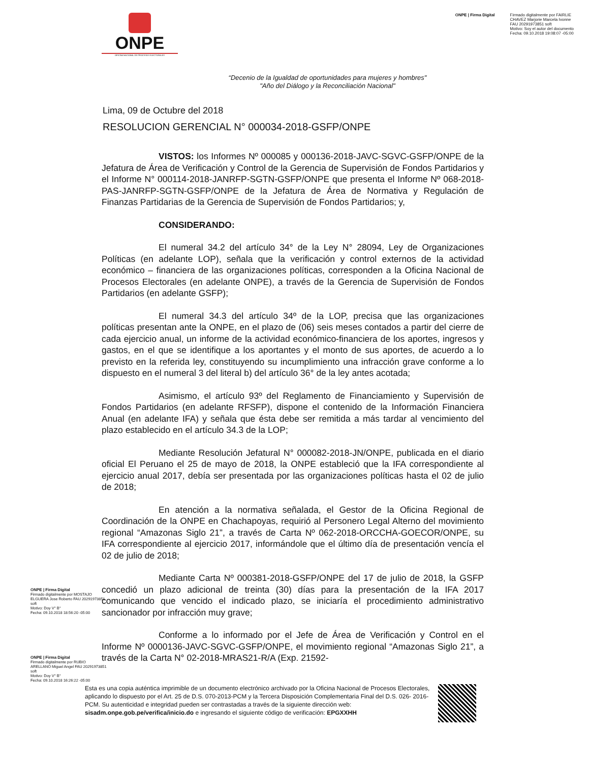ONPE
OFICINA NACIONAL DE PROCESOS ELECTORALES
ONPE | Firma Digital Firmado digitalmente por FAIRLIE
CHAVEZ Marjorie Marcela Ivonne
FAU 20291973851 soft
Motivo: Soy el autor del documento
Fecha: 09.10.2018 19:08:07 -05:00
“Decenio de la Igualdad de oportunidades para mujeres y hombres"
"Año del Diálogo y la Reconciliación Nacional"
Lima, 09 de Octubre del 2018
RESOLUCION GERENCIAL N° 000034-2018-GSFP/ONPE
VISTOS: los Informes Nº 000085 y 000136-2018-JAVC-SGVC-GSFP/ONPE de la Jefatura de Área de Verificación y Control de la Gerencia de Supervisión de Fondos Partidarios y el Informe N° 000114-2018-JANRFP-SGTN-GSFP/ONPE que presenta el Informe Nº 068-2018-PAS-JANRFP-SGTN-GSFP/ONPE de la Jefatura de Área de Normativa y Regulación de Finanzas Partidarias de la Gerencia de Supervisión de Fondos Partidarios; y,
CONSIDERANDO:
El numeral 34.2 del artículo 34° de la Ley N° 28094, Ley de Organizaciones Políticas (en adelante LOP), señala que la verificación y control externos de la actividad económico – financiera de las organizaciones políticas, corresponden a la Oficina Nacional de Procesos Electorales (en adelante ONPE), a través de la Gerencia de Supervisión de Fondos Partidarios (en adelante GSFP);
El numeral 34.3 del artículo 34º de la LOP, precisa que las organizaciones políticas presentan ante la ONPE, en el plazo de (06) seis meses contados a partir del cierre de cada ejercicio anual, un informe de la actividad económico-financiera de los aportes, ingresos y gastos, en el que se identifique a los aportantes y el monto de sus aportes, de acuerdo a lo previsto en la referida ley, constituyendo su incumplimiento una infracción grave conforme a lo dispuesto en el numeral 3 del literal b) del artículo 36° de la ley antes acotada;
Asimismo, el artículo 93º del Reglamento de Financiamiento y Supervisión de Fondos Partidarios (en adelante RFSFP), dispone el contenido de la Información Financiera Anual (en adelante IFA) y señala que ésta debe ser remitida a más tardar al vencimiento del plazo establecido en el artículo 34.3 de la LOP;
Mediante Resolución Jefatural N° 000082-2018-JN/ONPE, publicada en el diario oficial El Peruano el 25 de mayo de 2018, la ONPE estableció que la IFA correspondiente al ejercicio anual 2017, debía ser presentada por las organizaciones políticas hasta el 02 de julio de 2018;
En atención a la normativa señalada, el Gestor de la Oficina Regional de Coordinación de la ONPE en Chachapoyas, requirió al Personero Legal Alterno del movimiento regional “Amazonas Siglo 21”, a través de Carta Nº 062-2018-ORCCHA-GOECOR/ONPE, su IFA correspondiente al ejercicio 2017, informándole que el último día de presentación vencía el 02 de julio de 2018;
Mediante Carta Nº 000381-2018-GSFP/ONPE del 17 de julio de 2018, la GSFP concedió un plazo adicional de treinta (30) días para la presentación de la IFA 2017 comunicando que vencido el indicado plazo, se iniciaría el procedimiento administrativo sancionador por infracción muy grave;
Conforme a lo informado por el Jefe de Área de Verificación y Control en el Informe Nº 0000136-JAVC-SGVC-GSFP/ONPE, el movimiento regional “Amazonas Siglo 21”, a través de la Carta N° 02-2018-MRAS21-R/A (Exp. 21592-
ONPE | Firma Digital
Firmado digitalmente por MOSTAJO ELGUERA Jose Roberto FAU 20291973851 soft
Motivo: Doy V° B°
Fecha: 09.10.2018 18:56:20 -05:00
ONPE | Firma Digital
Firmado digitalmente por RUBIO ARELLANO Miguel Angel FAU 20291973851 soft
Motivo: Doy V° B°
Fecha: 09.10.2018 16:26:22 -05:00
Esta es una copia auténtica imprimible de un documento electrónico archivado por la Oficina Nacional de Procesos Electorales, aplicando lo dispuesto por el Art. 25 de D.S. 070-2013-PCM y la Tercera Disposición Complementaria Final del D.S. 026- 2016-PCM. Su autenticidad e integridad pueden ser contrastadas a través de la siguiente dirección web: sisadm.onpe.gob.pe/verifica/inicio.do e ingresando el siguiente código de verificación: EPGXXHH